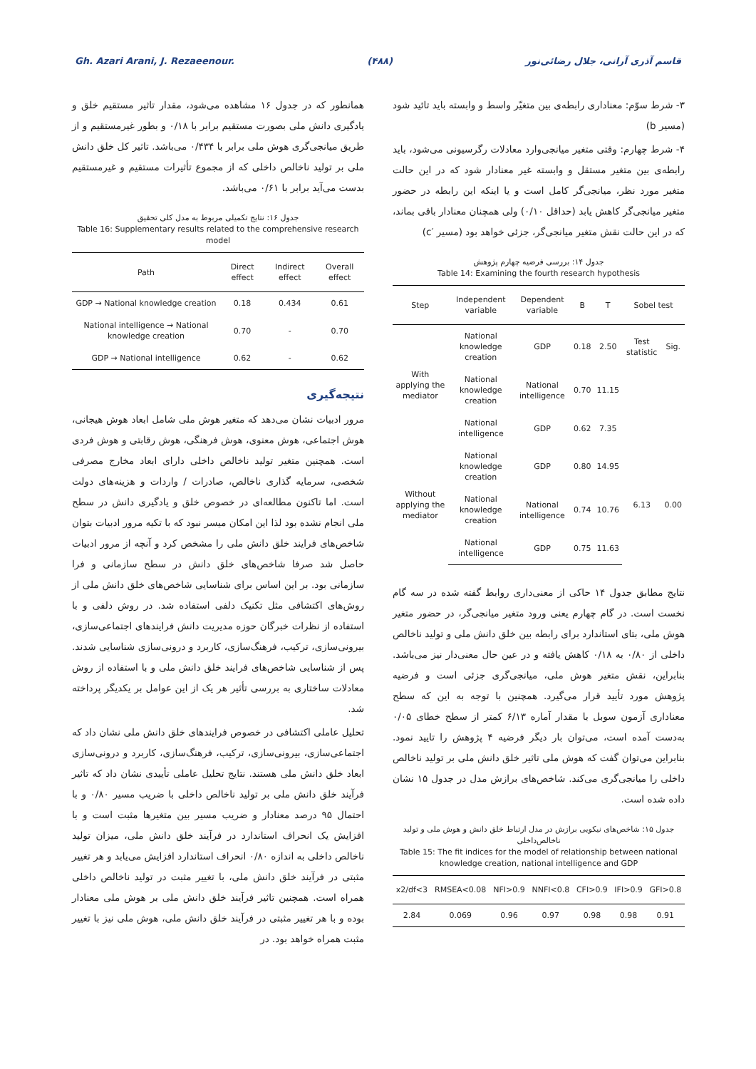Gh. Azari Arani, J. Rezaeenour. (۴۸۸) قاسم آذری آرانی، جلال رضائی‌نور
۳- شرط سوّم: معناداری رابطه‌ی بین متغیّر واسط و وابسته باید تائید شود (مسیر b)
۴- شرط چهارم: وقتی متغیر میانجی‌وارد معادلات رگرسیونی می‌شود، باید رابطه‌ی بین متغیر مستقل و وابسته غیر معنادار شود که در این حالت متغیر مورد نظر، میانجی‌گر کامل است و یا اینکه این رابطه در حضور متغیر میانجی‌گر کاهش یابد (حداقل ۰/۱۰) ولی همچنان معنادار باقی بماند، که در این حالت نقش متغیر میانجی‌گر، جزئی خواهد بود (مسیر ′c)
جدول ۱۴: بررسی فرضیه چهارم پژوهش
Table 14: Examining the fourth research hypothesis
| Step | Independent variable | Dependent variable | B | T | Sobel test | |
| --- | --- | --- | --- | --- | --- | --- |
| With applying the mediator | National knowledge creation | GDP | 0.18 | 2.50 | Test statistic | Sig. |
| | National knowledge creation | National intelligence | 0.70 | 11.15 | | |
| | National intelligence | GDP | 0.62 | 7.35 | | |
| Without applying the mediator | National knowledge creation | GDP | 0.80 | 14.95 | 6.13 | 0.00 |
| | National knowledge creation | National intelligence | 0.74 | 10.76 | | |
| | National intelligence | GDP | 0.75 | 11.63 | | |
نتایج مطابق جدول ۱۴ حاکی از معنی‌داری روابط گفته شده در سه گام نخست است. در گام چهارم یعنی ورود متغیر میانجی‌گر، در حضور متغیر هوش ملی، بتای استاندارد برای رابطه بین خلق دانش ملی و تولید ناخالص داخلی از ۰/۸۰ به ۰/۱۸ کاهش یافته و در عین حال معنی‌دار نیز می‌باشد. بنابراین، نقش متغیر هوش ملی، میانجی‌گری جزئی است و فرضیه پژوهش مورد تأیید قرار می‌گیرد. همچنین با توجه به این که سطح معناداری آزمون سوبل با مقدار آماره ۶/۱۳ کمتر از سطح خطای ۰/۰۵ به‌دست آمده است، می‌توان بار دیگر فرضیه ۴ پژوهش را تایید نمود. بنابراین می‌توان گفت که هوش ملی تاثیر خلق دانش ملی بر تولید ناخالص داخلی را میانجی‌گری می‌کند. شاخص‌های برازش مدل در جدول ۱۵ نشان داده شده است.
جدول ۱۵: شاخص‌های نیکویی برازش در مدل ارتباط خلق دانش و هوش ملی و تولید ناخالص‌داخلی
Table 15: The fit indices for the model of relationship between national knowledge creation, national intelligence and GDP
| x2/df<3 | RMSEA<0.08 | NFI>0.9 | NNFI<0.8 | CFI>0.9 | IFI>0.9 | GFI>0.8 |
| --- | --- | --- | --- | --- | --- | --- |
| 2.84 | 0.069 | 0.96 | 0.97 | 0.98 | 0.98 | 0.91 |
همانطور که در جدول ۱۶ مشاهده می‌شود، مقدار تاثیر مستقیم خلق و یادگیری دانش ملی بصورت مستقیم برابر با ۰/۱۸ و بطور غیرمستقیم و از طریق میانجی‌گری هوش ملی برابر با ۰/۴۳۴ می‌باشد. تاثیر کل خلق دانش ملی بر تولید ناخالص داخلی که از مجموع تأثیرات مستقیم و غیرمستقیم بدست می‌آید برابر با ۰/۶۱ می‌باشد.
جدول ۱۶: نتایج تکمیلی مربوط به مدل کلی تحقیق
Table 16: Supplementary results related to the comprehensive research model
| Path | Direct effect | Indirect effect | Overall effect |
| --- | --- | --- | --- |
| GDP → National knowledge creation | 0.18 | 0.434 | 0.61 |
| National intelligence → National knowledge creation | 0.70 | - | 0.70 |
| GDP → National intelligence | 0.62 | - | 0.62 |
نتیجه‌گیری
مرور ادبیات نشان می‌دهد که متغیر هوش ملی شامل ابعاد هوش هیجانی، هوش اجتماعی، هوش معنوی، هوش فرهنگی، هوش رقابتی و هوش فردی است. همچنین متغیر تولید ناخالص داخلی دارای ابعاد مخارج مصرفی شخصی، سرمایه گذاری ناخالص، صادرات / واردات و هزینه‌های دولت است. اما تاکنون مطالعه‌ای در خصوص خلق و یادگیری دانش در سطح ملی انجام نشده بود لذا این امکان میسر نبود که با تکیه مرور ادبیات بتوان شاخص‌های فرایند خلق دانش ملی را مشخص کرد و آنچه از مرور ادبیات حاصل شد صرفا شاخص‌های خلق دانش در سطح سازمانی و فرا سازمانی بود. بر این اساس برای شناسایی شاخص‌های خلق دانش ملی از روش‌های اکتشافی مثل تکنیک دلفی استفاده شد. در روش دلفی و با استفاده از نظرات خبرگان حوزه مدیریت دانش فرایندهای اجتماعی‌سازی، بیرونی‌سازی، ترکیب، فرهنگ‌سازی، کاربرد و درونی‌سازی شناسایی شدند. پس از شناسایی شاخص‌های فرایند خلق دانش ملی و با استفاده از روش معادلات ساختاری به بررسی تأثیر هر یک از این عوامل بر یکدیگر پرداخته شد.
تحلیل عاملی اکتشافی در خصوص فرایندهای خلق دانش ملی نشان داد که اجتماعی‌سازی، بیرونی‌سازی، ترکیب، فرهنگ‌سازی، کاربرد و درونی‌سازی ابعاد خلق دانش ملی هستند. نتایج تحلیل عاملی تأییدی نشان داد که تاثیر فرآیند خلق دانش ملی بر تولید ناخالص داخلی با ضریب مسیر ۰/۸۰ و با احتمال ۹۵ درصد معنادار و ضریب مسیر بین متغیرها مثبت است و با افزایش یک انحراف استاندارد در فرآیند خلق دانش ملی، میزان تولید ناخالص داخلی به اندازه ۰/۸۰ انحراف استاندارد افزایش می‌یابد و هر تغییر مثبتی در فرآیند خلق دانش ملی، با تغییر مثبت در تولید ناخالص داخلی همراه است. همچنین تاثیر فرآیند خلق دانش ملی بر هوش ملی معنادار بوده و با هر تغییر مثبتی در فرآیند خلق دانش ملی، هوش ملی نیز با تغییر مثبت همراه خواهد بود. در